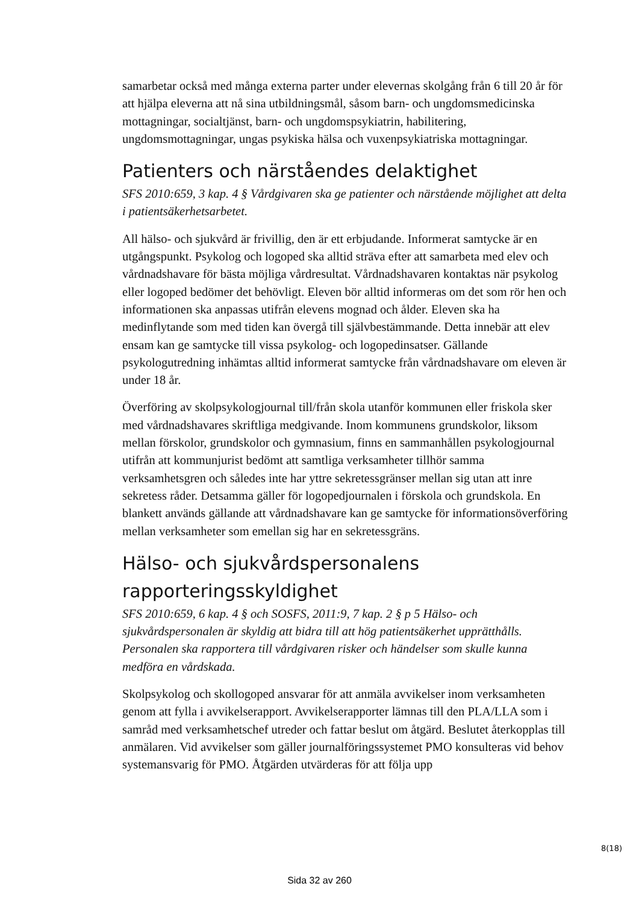samarbetar också med många externa parter under elevernas skolgång från 6 till 20 år för att hjälpa eleverna att nå sina utbildningsmål, såsom barn- och ungdomsmedicinska mottagningar, socialtjänst, barn- och ungdomspsykiatrin, habilitering, ungdomsmottagningar, ungas psykiska hälsa och vuxenpsykiatriska mottagningar.
Patienters och närståendes delaktighet
SFS 2010:659, 3 kap. 4 § Vårdgivaren ska ge patienter och närstående möjlighet att delta i patientsäkerhetsarbetet.
All hälso- och sjukvård är frivillig, den är ett erbjudande. Informerat samtycke är en utgångspunkt. Psykolog och logoped ska alltid sträva efter att samarbeta med elev och vårdnadshavare för bästa möjliga vårdresultat. Vårdnadshavaren kontaktas när psykolog eller logoped bedömer det behövligt. Eleven bör alltid informeras om det som rör hen och informationen ska anpassas utifrån elevens mognad och ålder. Eleven ska ha medinflytande som med tiden kan övergå till självbestämmande. Detta innebär att elev ensam kan ge samtycke till vissa psykolog- och logopedinsatser. Gällande psykologutredning inhämtas alltid informerat samtycke från vårdnadshavare om eleven är under 18 år.
Överföring av skolpsykologjournal till/från skola utanför kommunen eller friskola sker med vårdnadshavares skriftliga medgivande. Inom kommunens grundskolor, liksom mellan förskolor, grundskolor och gymnasium, finns en sammanhållen psykologjournal utifrån att kommunjurist bedömt att samtliga verksamheter tillhör samma verksamhetsgren och således inte har yttre sekretessgränser mellan sig utan att inre sekretess råder. Detsamma gäller för logopedjournalen i förskola och grundskola. En blankett används gällande att vårdnadshavare kan ge samtycke för informationsöverföring mellan verksamheter som emellan sig har en sekretessgräns.
Hälso- och sjukvårdspersonalens rapporteringsskyldighet
SFS 2010:659, 6 kap. 4 § och SOSFS, 2011:9, 7 kap. 2 § p 5 Hälso- och sjukvårdspersonalen är skyldig att bidra till att hög patientsäkerhet upprätthålls. Personalen ska rapportera till vårdgivaren risker och händelser som skulle kunna medföra en vårdskada.
Skolpsykolog och skollogoped ansvarar för att anmäla avvikelser inom verksamheten genom att fylla i avvikelserapport. Avvikelserapporter lämnas till den PLA/LLA som i samråd med verksamhetschef utreder och fattar beslut om åtgärd. Beslutet återkopplas till anmälaren. Vid avvikelser som gäller journalföringssystemet PMO konsulteras vid behov systemansvarig för PMO. Åtgärden utvärderas för att följa upp
8(18)
Sida 32 av 260